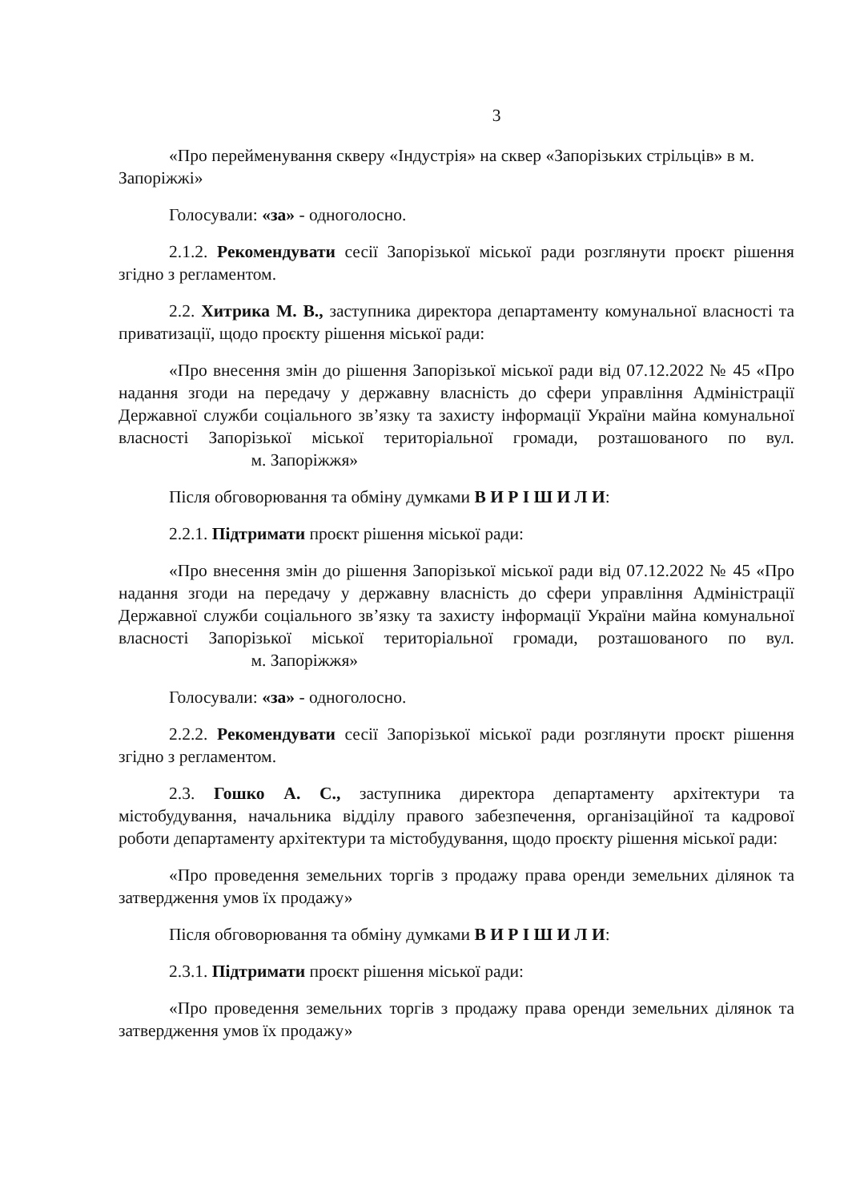3
«Про перейменування скверу «Індустрія» на сквер «Запорізьких стрільців» в м. Запоріжжі»
Голосували: «за» - одноголосно.
2.1.2. Рекомендувати сесії Запорізької міської ради розглянути проєкт рішення згідно з регламентом.
2.2. Хитрика М. В., заступника директора департаменту комунальної власності та приватизації, щодо проєкту рішення міської ради:
«Про внесення змін до рішення Запорізької міської ради від 07.12.2022 № 45 «Про надання згоди на передачу у державну власність до сфери управління Адміністрації Державної служби соціального зв’язку та захисту інформації України майна комунальної власності Запорізької міської територіальної громади, розташованого по вул. м. Запоріжжя»
Після обговорювання та обміну думками В И Р І Ш И Л И:
2.2.1. Підтримати проєкт рішення міської ради:
«Про внесення змін до рішення Запорізької міської ради від 07.12.2022 № 45 «Про надання згоди на передачу у державну власність до сфери управління Адміністрації Державної служби соціального зв’язку та захисту інформації України майна комунальної власності Запорізької міської територіальної громади, розташованого по вул. м. Запоріжжя»
Голосували: «за» - одноголосно.
2.2.2. Рекомендувати сесії Запорізької міської ради розглянути проєкт рішення згідно з регламентом.
2.3. Гошко А. С., заступника директора департаменту архітектури та містобудування, начальника відділу правого забезпечення, організаційної та кадрової роботи департаменту архітектури та містобудування, щодо проєкту рішення міської ради:
«Про проведення земельних торгів з продажу права оренди земельних ділянок та затвердження умов їх продажу»
Після обговорювання та обміну думками В И Р І Ш И Л И:
2.3.1. Підтримати проєкт рішення міської ради:
«Про проведення земельних торгів з продажу права оренди земельних ділянок та затвердження умов їх продажу»